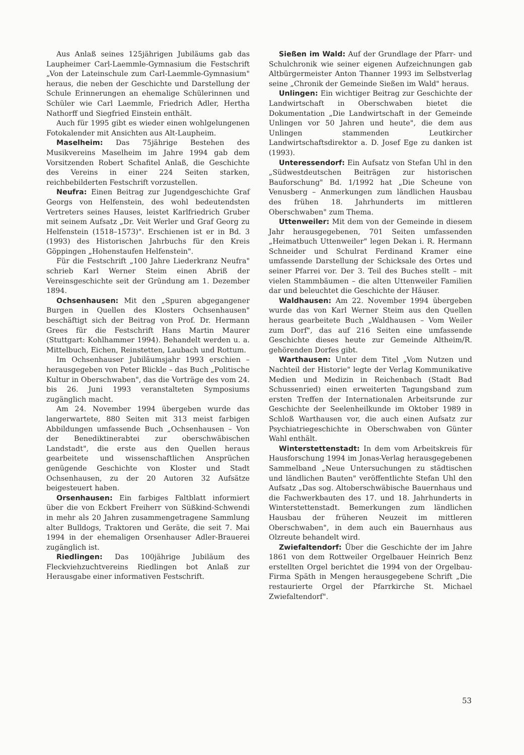Aus Anlaß seines 125jährigen Jubiläums gab das Laupheimer Carl-Laemmle-Gymnasium die Festschrift „Von der Lateinschule zum Carl-Laemmle-Gymnasium" heraus, die neben der Geschichte und Darstellung der Schule Erinnerungen an ehemalige Schülerinnen und Schüler wie Carl Laemmle, Friedrich Adler, Hertha Nathorff und Siegfried Einstein enthält.
Auch für 1995 gibt es wieder einen wohlgelungenen Fotokalender mit Ansichten aus Alt-Laupheim.
Maselheim: Das 75jährige Bestehen des Musikvereins Maselheim im Jahre 1994 gab dem Vorsitzenden Robert Schafitel Anlaß, die Geschichte des Vereins in einer 224 Seiten starken, reichbebilderten Festschrift vorzustellen.
Neufra: Einen Beitrag zur Jugendgeschichte Graf Georgs von Helfenstein, des wohl bedeutendsten Vertreters seines Hauses, leistet Karlfriedrich Gruber mit seinem Aufsatz „Dr. Veit Werler und Graf Georg zu Helfenstein (1518–1573)". Erschienen ist er in Bd. 3 (1993) des Historischen Jahrbuchs für den Kreis Göppingen „Hohenstaufen Helfenstein".
Für die Festschrift „100 Jahre Liederkranz Neufra" schrieb Karl Werner Steim einen Abriß der Vereinsgeschichte seit der Gründung am 1. Dezember 1894.
Ochsenhausen: Mit den „Spuren abgegangener Burgen in Quellen des Klosters Ochsenhausen" beschäftigt sich der Beitrag von Prof. Dr. Hermann Grees für die Festschrift Hans Martin Maurer (Stuttgart: Kohlhammer 1994). Behandelt werden u. a. Mittelbuch, Eichen, Reinstetten, Laubach und Rottum.
Im Ochsenhauser Jubiläumsjahr 1993 erschien – herausgegeben von Peter Blickle – das Buch „Politische Kultur in Oberschwaben", das die Vorträge des vom 24. bis 26. Juni 1993 veranstalteten Symposiums zugänglich macht.
Am 24. November 1994 übergeben wurde das langerwartete, 880 Seiten mit 313 meist farbigen Abbildungen umfassende Buch „Ochsenhausen – Von der Benediktinerabtei zur oberschwäbischen Landstadt", die erste aus den Quellen heraus gearbeitete und wissenschaftlichen Ansprüchen genügende Geschichte von Kloster und Stadt Ochsenhausen, zu der 20 Autoren 32 Aufsätze beigesteuert haben.
Orsenhausen: Ein farbiges Faltblatt informiert über die von Eckbert Freiherr von Süßkind-Schwendi in mehr als 20 Jahren zusammengetragene Sammlung alter Bulldogs, Traktoren und Geräte, die seit 7. Mai 1994 in der ehemaligen Orsenhauser Adler-Brauerei zugänglich ist.
Riedlingen: Das 100jährige Jubiläum des Fleckviehzuchtvereins Riedlingen bot Anlaß zur Herausgabe einer informativen Festschrift.
Sießen im Wald: Auf der Grundlage der Pfarr- und Schulchronik wie seiner eigenen Aufzeichnungen gab Altbürgermeister Anton Thanner 1993 im Selbstverlag seine „Chronik der Gemeinde Sießen im Wald" heraus.
Unlingen: Ein wichtiger Beitrag zur Geschichte der Landwirtschaft in Oberschwaben bietet die Dokumentation „Die Landwirtschaft in der Gemeinde Unlingen vor 50 Jahren und heute", die dem aus Unlingen stammenden Leutkircher Landwirtschaftsdirektor a. D. Josef Ege zu danken ist (1993).
Unteressendorf: Ein Aufsatz von Stefan Uhl in den „Südwestdeutschen Beiträgen zur historischen Bauforschung" Bd. 1/1992 hat „Die Scheune von Venusberg – Anmerkungen zum ländlichen Hausbau des frühen 18. Jahrhunderts im mittleren Oberschwaben" zum Thema.
Uttenweiler: Mit dem von der Gemeinde in diesem Jahr herausgegebenen, 701 Seiten umfassenden „Heimatbuch Uttenweiler" legen Dekan i. R. Hermann Schneider und Schulrat Ferdinand Kramer eine umfassende Darstellung der Schicksale des Ortes und seiner Pfarrei vor. Der 3. Teil des Buches stellt – mit vielen Stammbäumen – die alten Uttenweiler Familien dar und beleuchtet die Geschichte der Häuser.
Waldhausen: Am 22. November 1994 übergeben wurde das von Karl Werner Steim aus den Quellen heraus gearbeitete Buch „Waldhausen – Vom Weiler zum Dorf", das auf 216 Seiten eine umfassende Geschichte dieses heute zur Gemeinde Altheim/R. gehörenden Dorfes gibt.
Warthausen: Unter dem Titel „Vom Nutzen und Nachteil der Historie" legte der Verlag Kommunikative Medien und Medizin in Reichenbach (Stadt Bad Schussenried) einen erweiterten Tagungsband zum ersten Treffen der Internationalen Arbeitsrunde zur Geschichte der Seelenheilkunde im Oktober 1989 in Schloß Warthausen vor, die auch einen Aufsatz zur Psychiatriegeschichte in Oberschwaben von Günter Wahl enthält.
Winterstettenstadt: In dem vom Arbeitskreis für Hausforschung 1994 im Jonas-Verlag herausgegebenen Sammelband „Neue Untersuchungen zu städtischen und ländlichen Bauten" veröffentlichte Stefan Uhl den Aufsatz „Das sog. Altoberschwäbische Bauernhaus und die Fachwerkbauten des 17. und 18. Jahrhunderts in Winterstettenstadt. Bemerkungen zum ländlichen Hausbau der früheren Neuzeit im mittleren Oberschwaben", in dem auch ein Bauernhaus aus Olzreute behandelt wird.
Zwiefaltendorf: Über die Geschichte der im Jahre 1861 von dem Rottweiler Orgelbauer Heinrich Benz erstellten Orgel berichtet die 1994 von der Orgelbau-Firma Späth in Mengen herausgegebene Schrift „Die restaurierte Orgel der Pfarrkirche St. Michael Zwiefaltendorf".
53